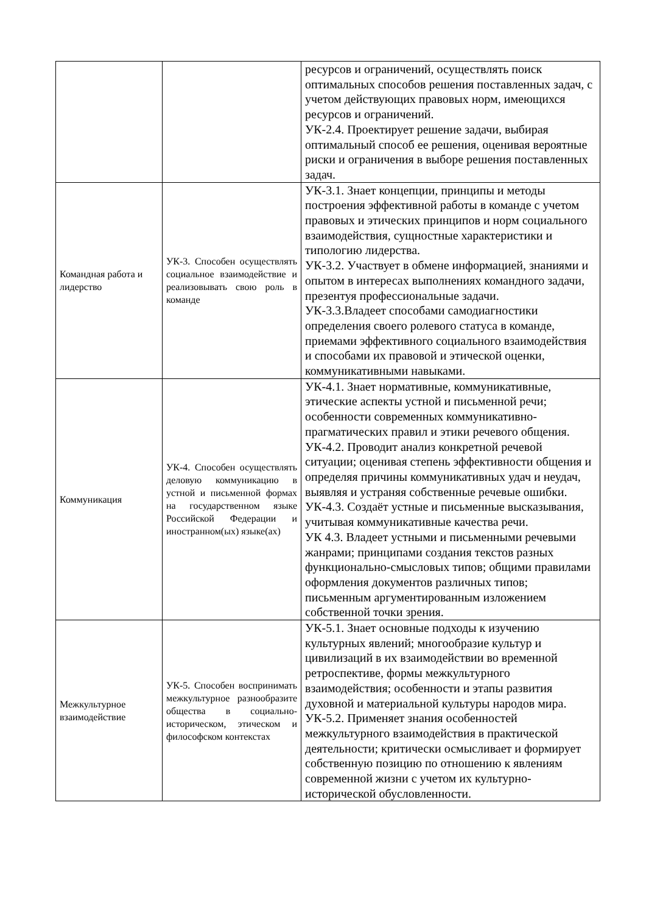| | | ресурсов и ограничений, осуществлять поиск оптимальных способов решения поставленных задач, с учетом действующих правовых норм, имеющихся ресурсов и ограничений. УК-2.4. Проектирует решение задачи, выбирая оптимальный способ ее решения, оценивая вероятные риски и ограничения в выборе решения поставленных задач. |
| Командная работа и лидерство | УК-3. Способен осуществлять социальное взаимодействие и реализовывать свою роль в команде | УК-3.1. Знает концепции, принципы и методы построения эффективной работы в команде с учетом правовых и этических принципов и норм социального взаимодействия, сущностные характеристики и типологию лидерства. УК-3.2. Участвует в обмене информацией, знаниями и опытом в интересах выполнениях командного задачи, презентуя профессиональные задачи. УК-3.3.Владеет способами самодиагностики определения своего ролевого статуса в команде, приемами эффективного социального взаимодействия и способами их правовой и этической оценки, коммуникативными навыками. |
| Коммуникация | УК-4. Способен осуществлять деловую коммуникацию в устной и письменной формах на государственном языке Российской Федерации и иностранном(ых) языке(ах) | УК-4.1. Знает нормативные, коммуникативные, этические аспекты устной и письменной речи; особенности современных коммуникативно-прагматических правил и этики речевого общения. УК-4.2. Проводит анализ конкретной речевой ситуации; оценивая степень эффективности общения и определяя причины коммуникативных удач и неудач, выявляя и устраняя собственные речевые ошибки. УК-4.3. Создаёт устные и письменные высказывания, учитывая коммуникативные качества речи. УК 4.3. Владеет устными и письменными речевыми жанрами; принципами создания текстов разных функционально-смысловых типов; общими правилами оформления документов различных типов; письменным аргументированным изложением собственной точки зрения. |
| Межкультурное взаимодействие | УК-5. Способен воспринимать межкультурное разнообразите общества в социально-историческом, этическом и философском контекстах | УК-5.1. Знает основные подходы к изучению культурных явлений; многообразие культур и цивилизаций в их взаимодействии во временной ретроспективе, формы межкультурного взаимодействия; особенности и этапы развития духовной и материальной культуры народов мира. УК-5.2. Применяет знания особенностей межкультурного взаимодействия в практической деятельности; критически осмысливает и формирует собственную позицию по отношению к явлениям современной жизни с учетом их культурно-исторической обусловленности. |